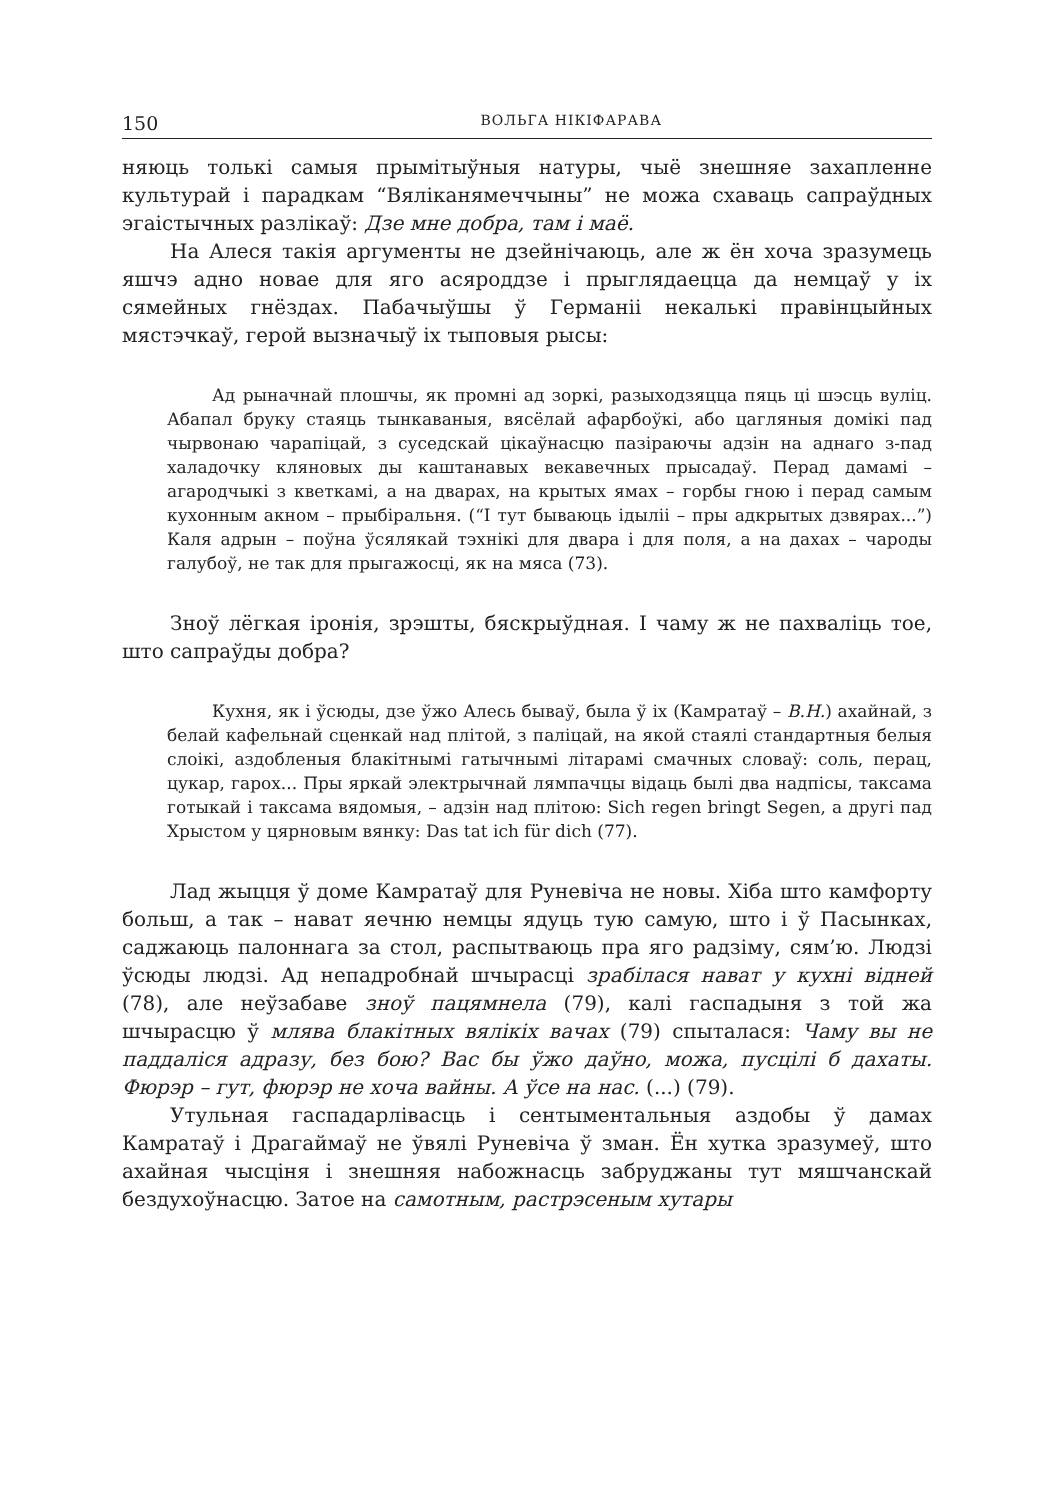150 ВОЛЬГА НІКІФАРАВА
няюць толькі самыя прымітыўныя натуры, чыё знешняе захапленне культурай і парадкам “Вяліканямеччыны” не можа схаваць сапраўдных эгаістычных разлікаў: Дзе мне добра, там і маё.
На Алеся такія аргументы не дзейнічаюць, але ж ён хоча зразумець яшчэ адно новае для яго асяроддзе і прыглядаецца да немцаў у іх сямейных гнёздах. Пабачыўшы ў Германіі некалькі правінцыйных мястэчкаў, герой вызначыў іх тыповыя рысы:
Ад рыначнай плошчы, як промні ад зоркі, разыходзяцца пяць ці шэсць вуліц. Абапал бруку стаяць тынкаваныя, вясёлай афарбоўкі, або цагляныя домікі пад чырвонаю чарапіцай, з суседскай цікаўнасцю пазіраючы адзін на аднаго з-пад халадочку кляновых ды каштанавых векавечных прысадаў. Перад дамамі – агародчыкі з кветкамі, а на дварах, на крытых ямах – горбы гною і перад самым кухонным акном – прыбіральня. (“І тут бываюць ідыліі – пры адкрытых дзвярах...”) Каля адрын – поўна ўсялякай тэхнікі для двара і для поля, а на дахах – чароды галубоў, не так для прыгажосці, як на мяса (73).
Зноў лёгкая іронія, зрэшты, бяскрыўдная. І чаму ж не пахваліць тое, што сапраўды добра?
Кухня, як і ўсюды, дзе ўжо Алесь бываў, была ў іх (Камратаў – В.Н.) ахайнай, з белай кафельнай сценкай над плітой, з паліцай, на якой стаялі стандартныя белыя слоікі, аздобленыя блакітнымі гатычнымі літарамі смачных словаў: соль, перац, цукар, гарох... Пры яркай электрычнай лямпачцы відаць былі два надпісы, таксама готыкай і таксама вядомыя, – адзін над плітою: Sich regen bringt Segen, а другі пад Хрыстом у цярновым вянку: Das tat ich für dich (77).
Лад жыцця ў доме Камратаў для Руневіча не новы. Хіба што камфорту больш, а так – нават яечню немцы ядуць тую самую, што і ў Пасынках, саджаюць палоннага за стол, распытваюць пра яго радзіму, сям’ю. Людзі ўсюды людзі. Ад непадробнай шчырасці зрабілася нават у кухні відней (78), але неўзабаве зноў пацямнела (79), калі гаспадыня з той жа шчырасцю ў млява блакітных вялікіх вачах (79) спыталася: Чаму вы не паддаліся адразу, без бою? Вас бы ўжо даўно, можа, пусцілі б дахаты. Фюрэр – гут, фюрэр не хоча вайны. А ўсе на нас. (...) (79).
Утульная гаспадарлівасць і сентыментальныя аздобы ў дамах Камратаў і Драгаймаў не ўвялі Руневіча ў зман. Ён хутка зразумеў, што ахайная чысціня і знешняя набожнасць забруджаны тут мяшчанскай бездухоўнасцю. Затое на самотным, растрэсеным хутары